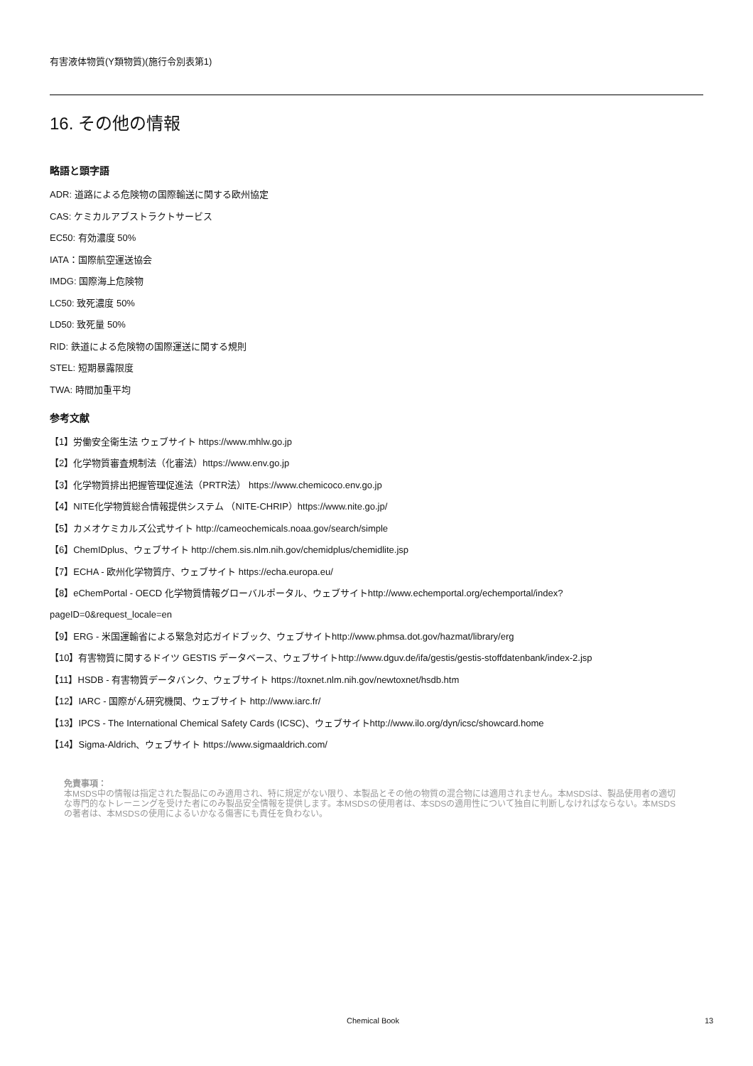有害液体物質(Y類物質)(施行令別表第1)
16. その他の情報
略語と頭字語
ADR: 道路による危険物の国際輸送に関する欧州協定
CAS: ケミカルアブストラクトサービス
EC50: 有効濃度 50%
IATA：国際航空運送協会
IMDG: 国際海上危険物
LC50: 致死濃度 50%
LD50: 致死量 50%
RID: 鉄道による危険物の国際運送に関する規則
STEL: 短期暴露限度
TWA: 時間加重平均
参考文献
【1】労働安全衛生法 ウェブサイト https://www.mhlw.go.jp
【2】化学物質審査規制法（化審法）https://www.env.go.jp
【3】化学物質排出把握管理促進法（PRTR法） https://www.chemicoco.env.go.jp
【4】NITE化学物質総合情報提供システム （NITE-CHRIP）https://www.nite.go.jp/
【5】カメオケミカルズ公式サイト http://cameochemicals.noaa.gov/search/simple
【6】ChemIDplus、ウェブサイト http://chem.sis.nlm.nih.gov/chemidplus/chemidlite.jsp
【7】ECHA - 欧州化学物質庁、ウェブサイト https://echa.europa.eu/
【8】eChemPortal - OECD 化学物質情報グローバルポータル、ウェブサイトhttp://www.echemportal.org/echemportal/index?
pageID=0&request_locale=en
【9】ERG - 米国運輸省による緊急対応ガイドブック、ウェブサイトhttp://www.phmsa.dot.gov/hazmat/library/erg
【10】有害物質に関するドイツ GESTIS データベース、ウェブサイトhttp://www.dguv.de/ifa/gestis/gestis-stoffdatenbank/index-2.jsp
【11】HSDB - 有害物質データバンク、ウェブサイト https://toxnet.nlm.nih.gov/newtoxnet/hsdb.htm
【12】IARC - 国際がん研究機関、ウェブサイト http://www.iarc.fr/
【13】IPCS - The International Chemical Safety Cards (ICSC)、ウェブサイトhttp://www.ilo.org/dyn/icsc/showcard.home
【14】Sigma-Aldrich、ウェブサイト https://www.sigmaaldrich.com/
免責事項：
本MSDS中の情報は指定された製品にのみ適用され、特に規定がない限り、本製品とその他の物質の混合物には適用されません。本MSDSは、製品使用者の適切な専門的なトレーニングを受けた者にのみ製品安全情報を提供します。本MSDSの使用者は、本SDSの適用性について独自に判断しなければならない。本MSDSの著者は、本MSDSの使用によるいかなる傷害にも責任を負わない。
Chemical Book 13